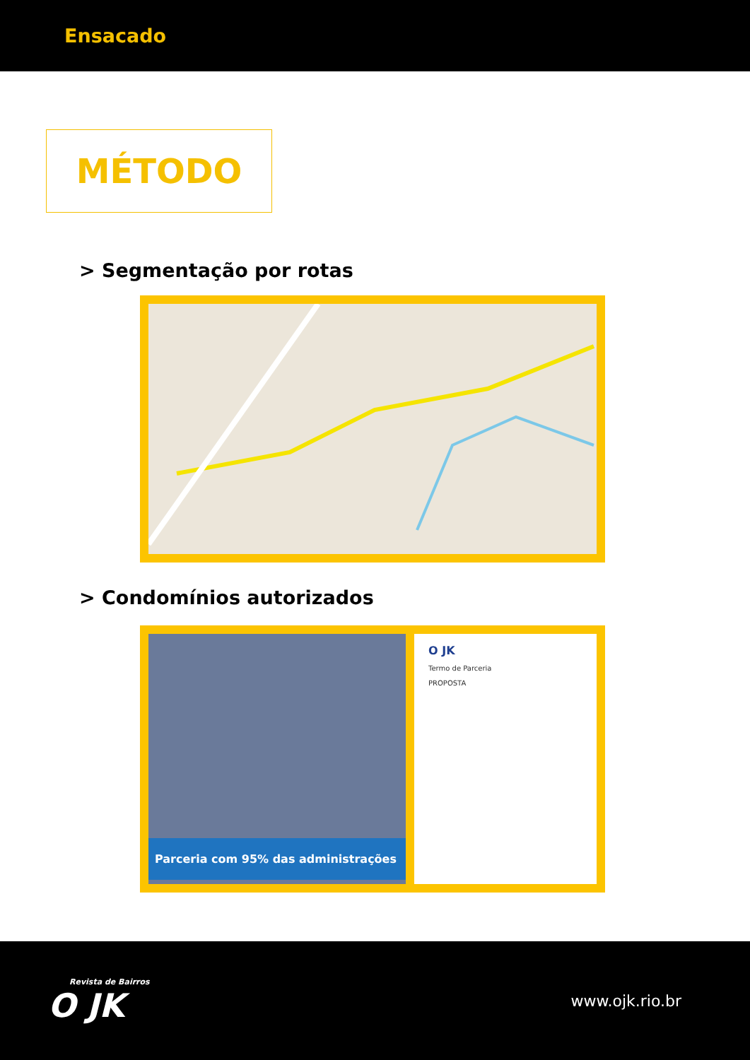Ensacado
MÉTODO
> Segmentação por rotas
> Condomínios autorizados
Parceria com 95% das administrações
O JK
Termo de Parceria
PROPOSTA
Revista de Bairros
O JK
www.ojk.rio.br